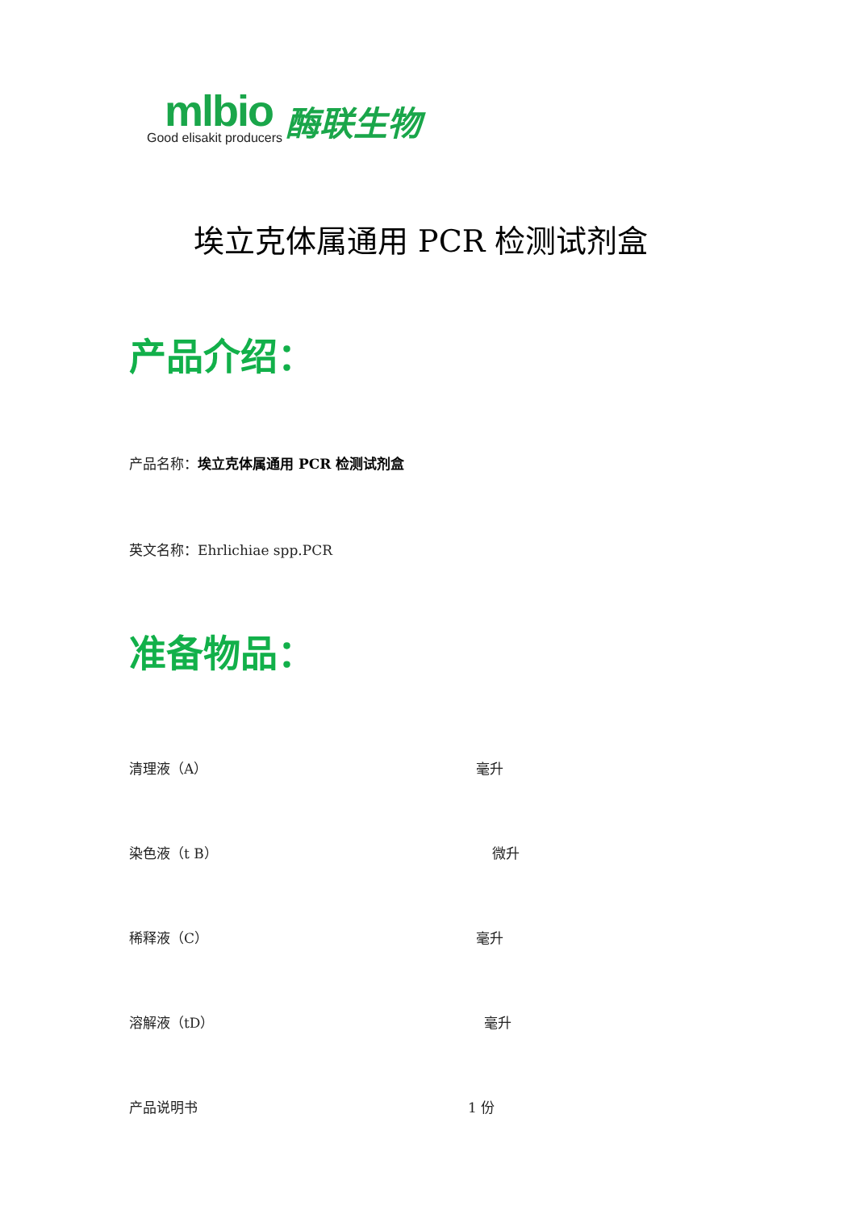mlbio
Good elisakit producers
酶联生物
埃立克体属通用 PCR 检测试剂盒
产品介绍：
产品名称：埃立克体属通用 PCR 检测试剂盒
英文名称：Ehrlichiae spp.PCR
准备物品：
清理液（A） 毫升
染色液（t B） 微升
稀释液（C） 毫升
溶解液（tD） 毫升
产品说明书 1 份